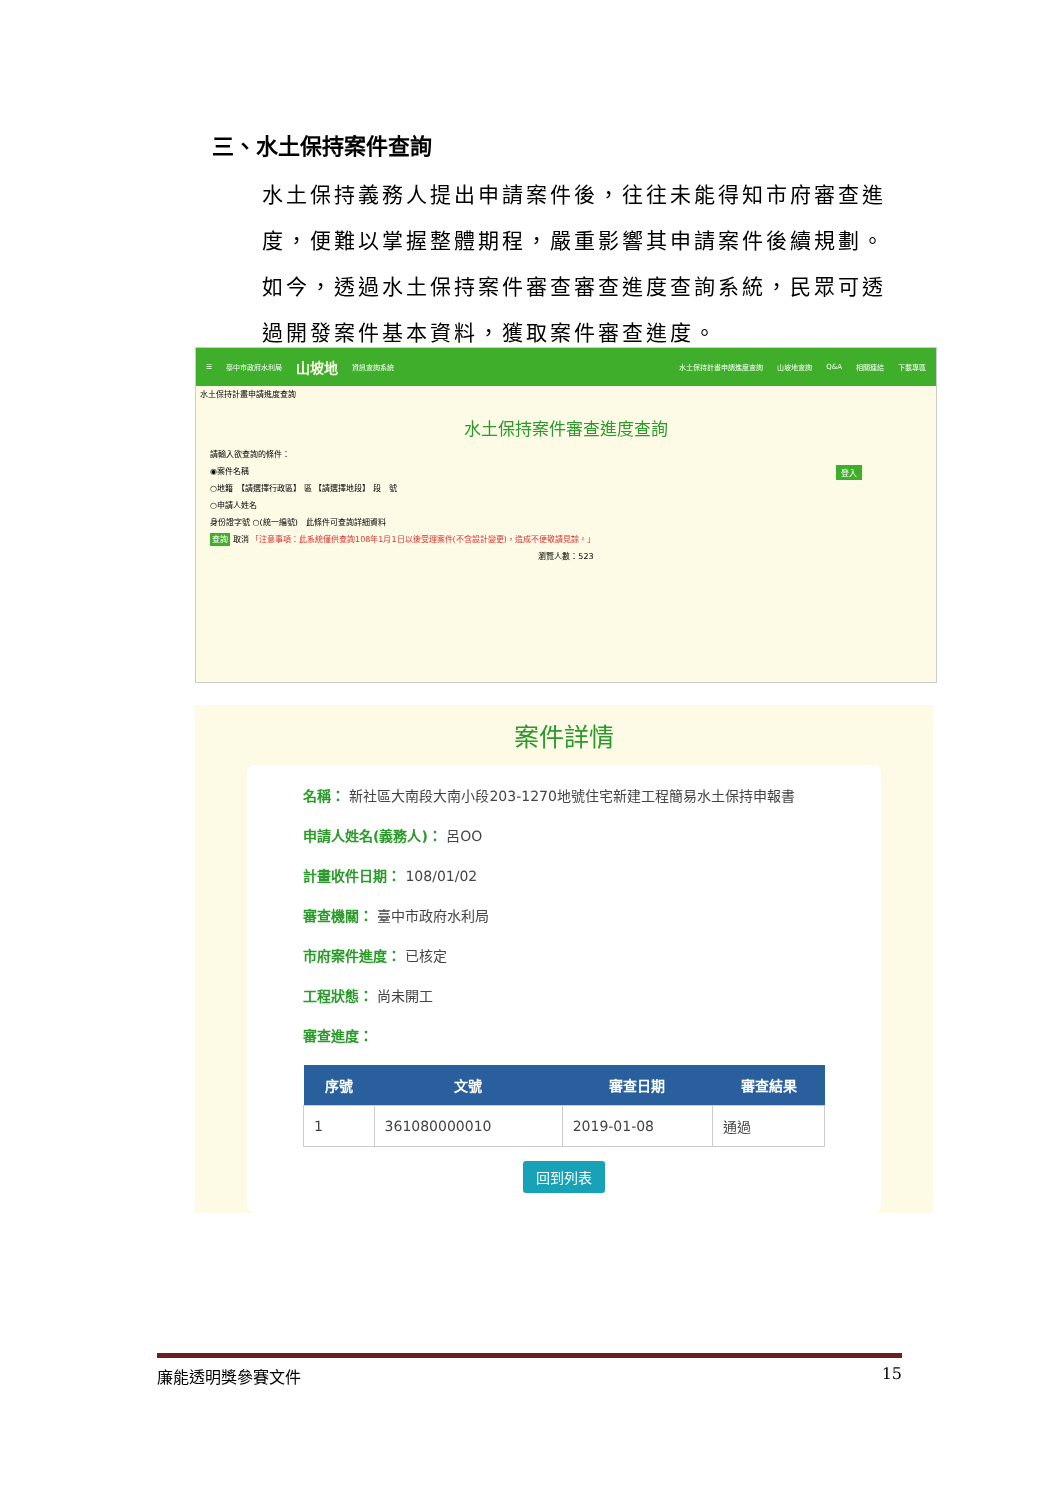三、水土保持案件查詢
水土保持義務人提出申請案件後，往往未能得知市府審查進度，便難以掌握整體期程，嚴重影響其申請案件後續規劃。如今，透過水土保持案件審查審查進度查詢系統，民眾可透過開發案件基本資料，獲取案件審查進度。
☰ 臺中市政府水利局 山坡地 資訊查詢系統 水土保持計畫申請進度查詢 山坡地查詢 Q&A 相關連結 下載專區
水土保持計畫申請進度查詢
水土保持案件審查進度查詢
請輸入欲查詢的條件：
◉案件名稱 登入
○地籍　【請選擇行政區】 區 【請選擇地段】 段　號
○申請人姓名
身份證字號 ○(統一編號)　此條件可查詢詳細資料
查詢 取消 「注意事項：此系統僅供查詢108年1月1日以後受理案件(不含設計變更)，造成不便敬請見諒。」
瀏覽人數：523
案件詳情
名稱： 新社區大南段大南小段203-1270地號住宅新建工程簡易水土保持申報書
申請人姓名(義務人)： 呂OO
計畫收件日期： 108/01/02
審查機關： 臺中市政府水利局
市府案件進度： 已核定
工程狀態： 尚未開工
審查進度：
| 序號 | 文號 | 審查日期 | 審查結果 |
| --- | --- | --- | --- |
| 1 | 361080000010 | 2019-01-08 | 通過 |
回到列表
廉能透明獎參賽文件 15